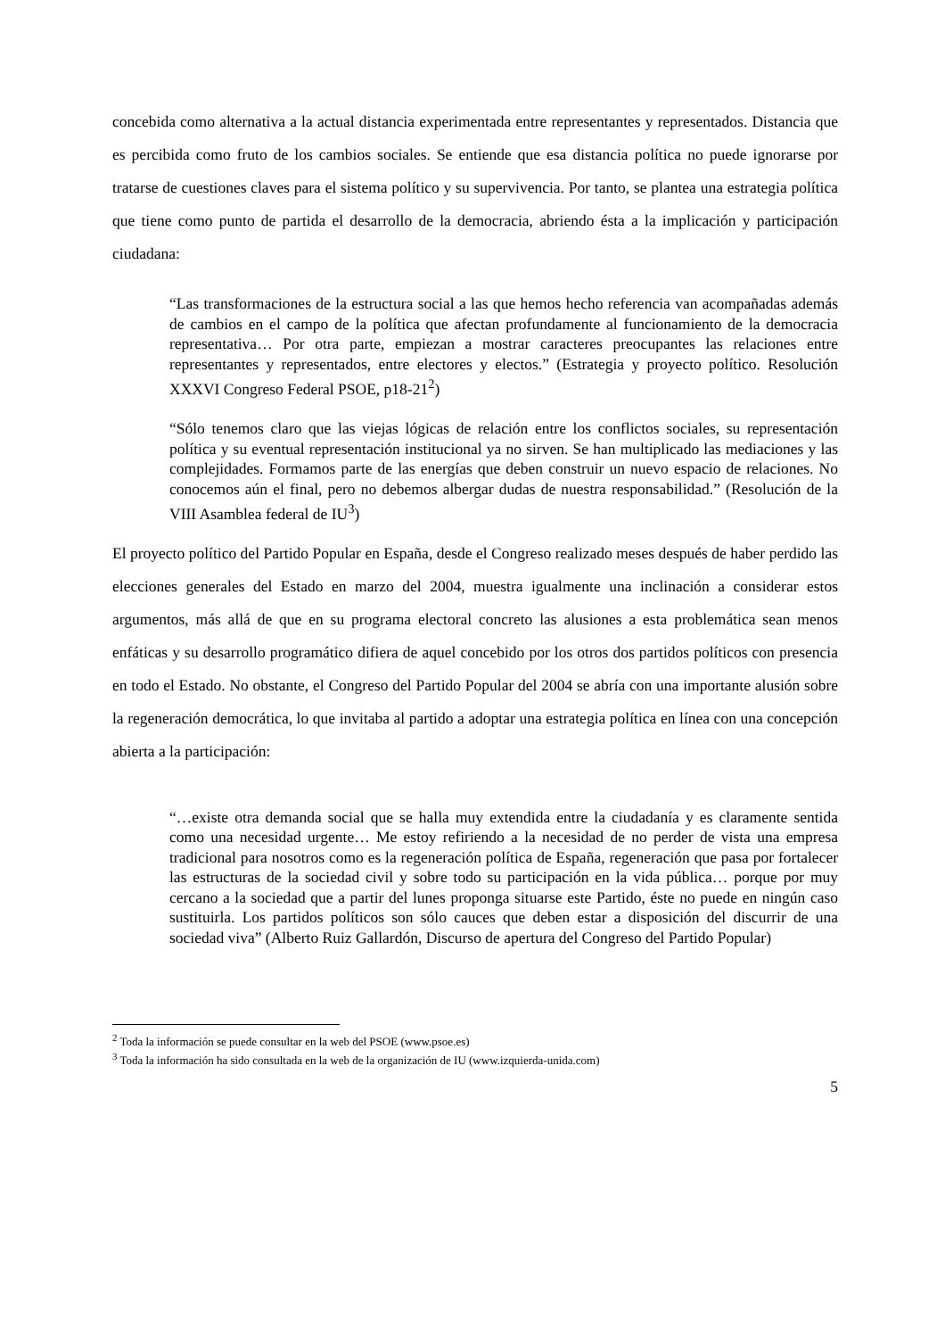concebida como alternativa a la actual distancia experimentada entre representantes y representados. Distancia que es percibida como fruto de los cambios sociales. Se entiende que esa distancia política no puede ignorarse por tratarse de cuestiones claves para el sistema político y su supervivencia. Por tanto, se plantea una estrategia política que tiene como punto de partida el desarrollo de la democracia, abriendo ésta a la implicación y participación ciudadana:
“Las transformaciones de la estructura social a las que hemos hecho referencia van acompañadas además de cambios en el campo de la política que afectan profundamente al funcionamiento de la democracia representativa… Por otra parte, empiezan a mostrar caracteres preocupantes las relaciones entre representantes y representados, entre electores y electos.” (Estrategia y proyecto político. Resolución XXXVI Congreso Federal PSOE, p18-21<sup>2</sup>)
“Sólo tenemos claro que las viejas lógicas de relación entre los conflictos sociales, su representación política y su eventual representación institucional ya no sirven. Se han multiplicado las mediaciones y las complejidades. Formamos parte de las energías que deben construir un nuevo espacio de relaciones. No conocemos aún el final, pero no debemos albergar dudas de nuestra responsabilidad.” (Resolución de la VIII Asamblea federal de IU<sup>3</sup>)
El proyecto político del Partido Popular en España, desde el Congreso realizado meses después de haber perdido las elecciones generales del Estado en marzo del 2004, muestra igualmente una inclinación a considerar estos argumentos, más allá de que en su programa electoral concreto las alusiones a esta problemática sean menos enfáticas y su desarrollo programático difiera de aquel concebido por los otros dos partidos políticos con presencia en todo el Estado. No obstante, el Congreso del Partido Popular del 2004 se abría con una importante alusión sobre la regeneración democrática, lo que invitaba al partido a adoptar una estrategia política en línea con una concepción abierta a la participación:
“…existe otra demanda social que se halla muy extendida entre la ciudadanía y es claramente sentida como una necesidad urgente… Me estoy refiriendo a la necesidad de no perder de vista una empresa tradicional para nosotros como es la regeneración política de España, regeneración que pasa por fortalecer las estructuras de la sociedad civil y sobre todo su participación en la vida pública… porque por muy cercano a la sociedad que a partir del lunes proponga situarse este Partido, éste no puede en ningún caso sustituirla. Los partidos políticos son sólo cauces que deben estar a disposición del discurrir de una sociedad viva” (Alberto Ruiz Gallardón, Discurso de apertura del Congreso del Partido Popular)
<sup>2</sup> Toda la información se puede consultar en la web del PSOE (www.psoe.es)
<sup>3</sup> Toda la información ha sido consultada en la web de la organización de IU (www.izquierda-unida.com)
5